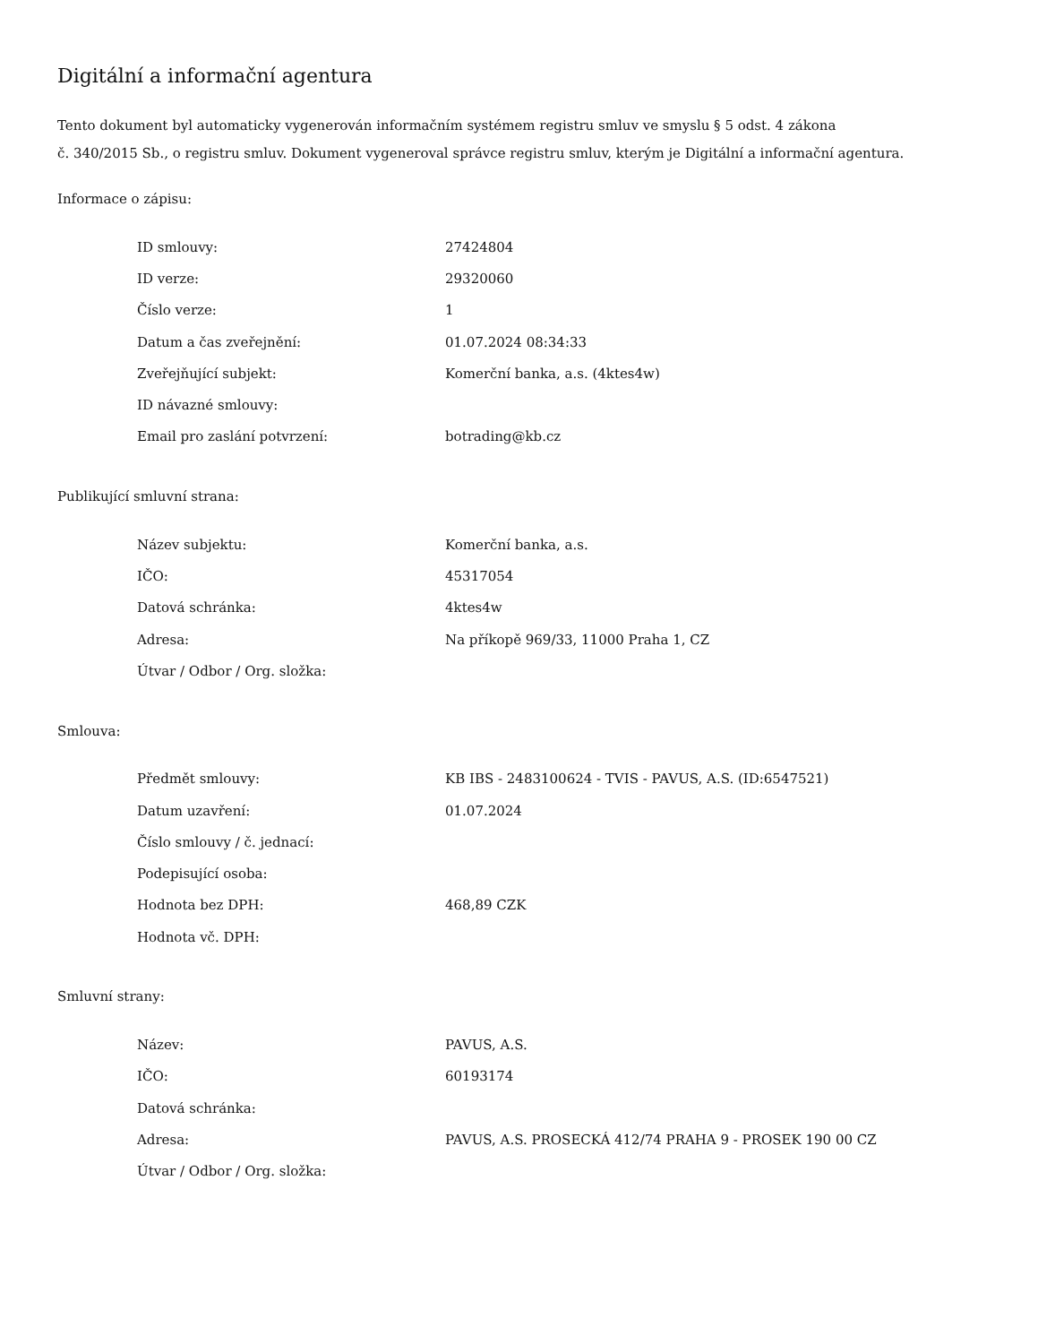Digitální a informační agentura
Tento dokument byl automaticky vygenerován informačním systémem registru smluv ve smyslu § 5 odst. 4 zákona
č. 340/2015 Sb., o registru smluv. Dokument vygeneroval správce registru smluv, kterým je Digitální a informační agentura.
Informace o zápisu:
| ID smlouvy: | 27424804 |
| ID verze: | 29320060 |
| Číslo verze: | 1 |
| Datum a čas zveřejnění: | 01.07.2024 08:34:33 |
| Zveřejňující subjekt: | Komerční banka, a.s. (4ktes4w) |
| ID návazné smlouvy: | |
| Email pro zaslání potvrzení: | botrading@kb.cz |
Publikující smluvní strana:
| Název subjektu: | Komerční banka, a.s. |
| IČO: | 45317054 |
| Datová schránka: | 4ktes4w |
| Adresa: | Na příkopě 969/33, 11000 Praha 1, CZ |
| Útvar / Odbor / Org. složka: | |
Smlouva:
| Předmět smlouvy: | KB IBS - 2483100624 - TVIS - PAVUS, A.S. (ID:6547521) |
| Datum uzavření: | 01.07.2024 |
| Číslo smlouvy / č. jednací: | |
| Podepisující osoba: | |
| Hodnota bez DPH: | 468,89 CZK |
| Hodnota vč. DPH: | |
Smluvní strany:
| Název: | PAVUS, A.S. |
| IČO: | 60193174 |
| Datová schránka: | |
| Adresa: | PAVUS, A.S. PROSECKÁ 412/74 PRAHA 9 - PROSEK 190 00 CZ |
| Útvar / Odbor / Org. složka: | |